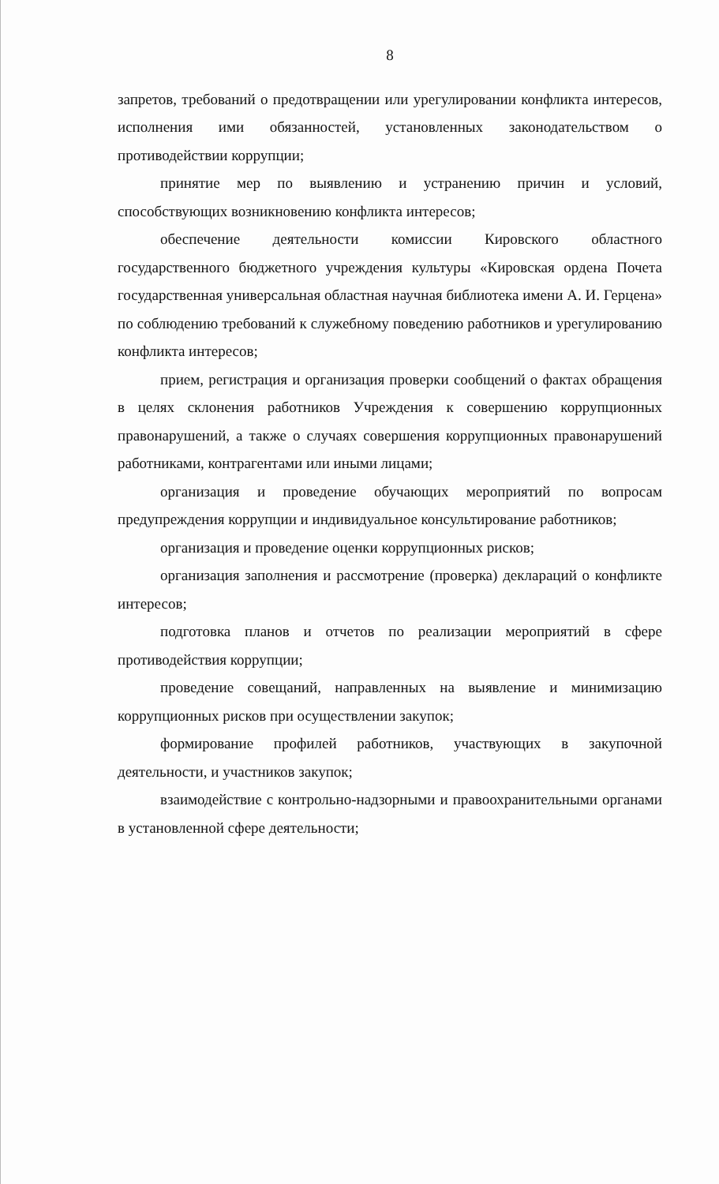8
запретов, требований о предотвращении или урегулировании конфликта интересов, исполнения ими обязанностей, установленных законодательством о противодействии коррупции;
принятие мер по выявлению и устранению причин и условий, способствующих возникновению конфликта интересов;
обеспечение деятельности комиссии Кировского областного государственного бюджетного учреждения культуры «Кировская ордена Почета государственная универсальная областная научная библиотека имени А. И. Герцена» по соблюдению требований к служебному поведению работников и урегулированию конфликта интересов;
прием, регистрация и организация проверки сообщений о фактах обращения в целях склонения работников Учреждения к совершению коррупционных правонарушений, а также о случаях совершения коррупционных правонарушений работниками, контрагентами или иными лицами;
организация и проведение обучающих мероприятий по вопросам предупреждения коррупции и индивидуальное консультирование работников;
организация и проведение оценки коррупционных рисков;
организация заполнения и рассмотрение (проверка) деклараций о конфликте интересов;
подготовка планов и отчетов по реализации мероприятий в сфере противодействия коррупции;
проведение совещаний, направленных на выявление и минимизацию коррупционных рисков при осуществлении закупок;
формирование профилей работников, участвующих в закупочной деятельности, и участников закупок;
взаимодействие с контрольно-надзорными и правоохранительными органами в установленной сфере деятельности;